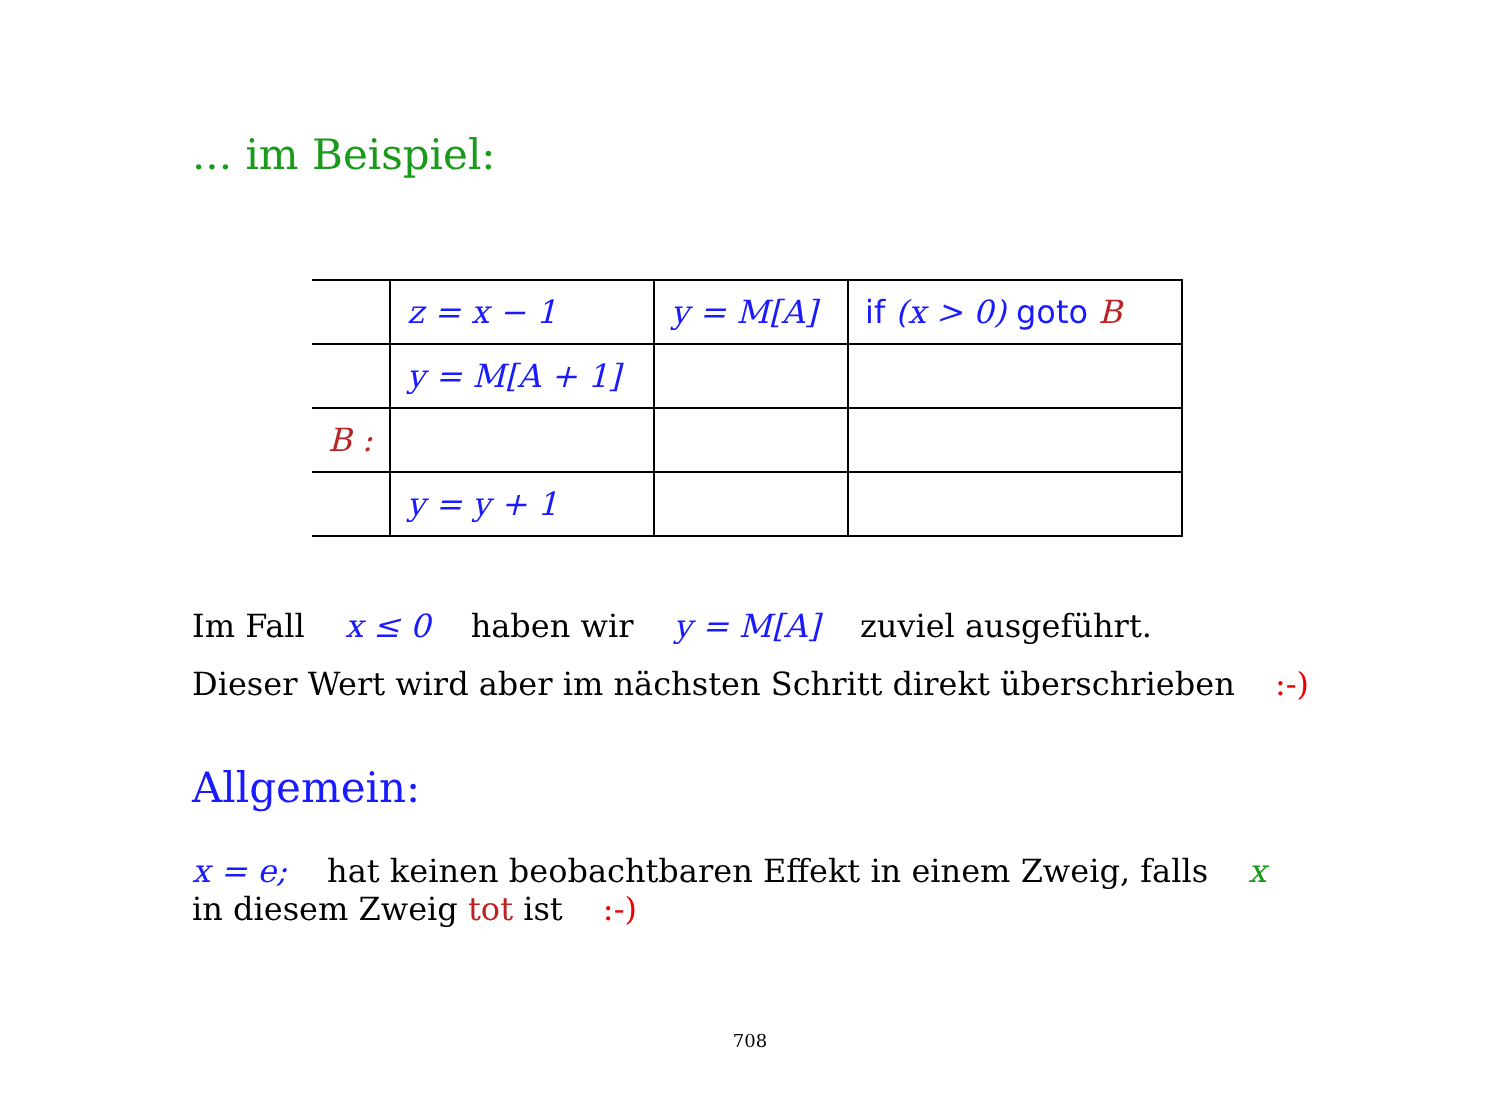... im Beispiel:
| | z = x − 1 | y = M[A] | if (x > 0) goto B |
| | y = M[A + 1] | | |
| B : | | | |
| | y = y + 1 | | |
Im Fall x ≤ 0 haben wir y = M[A] zuviel ausgeführt.
Dieser Wert wird aber im nächsten Schritt direkt überschrieben :-)
Allgemein:
x = e; hat keinen beobachtbaren Effekt in einem Zweig, falls x
in diesem Zweig tot ist :-)
708